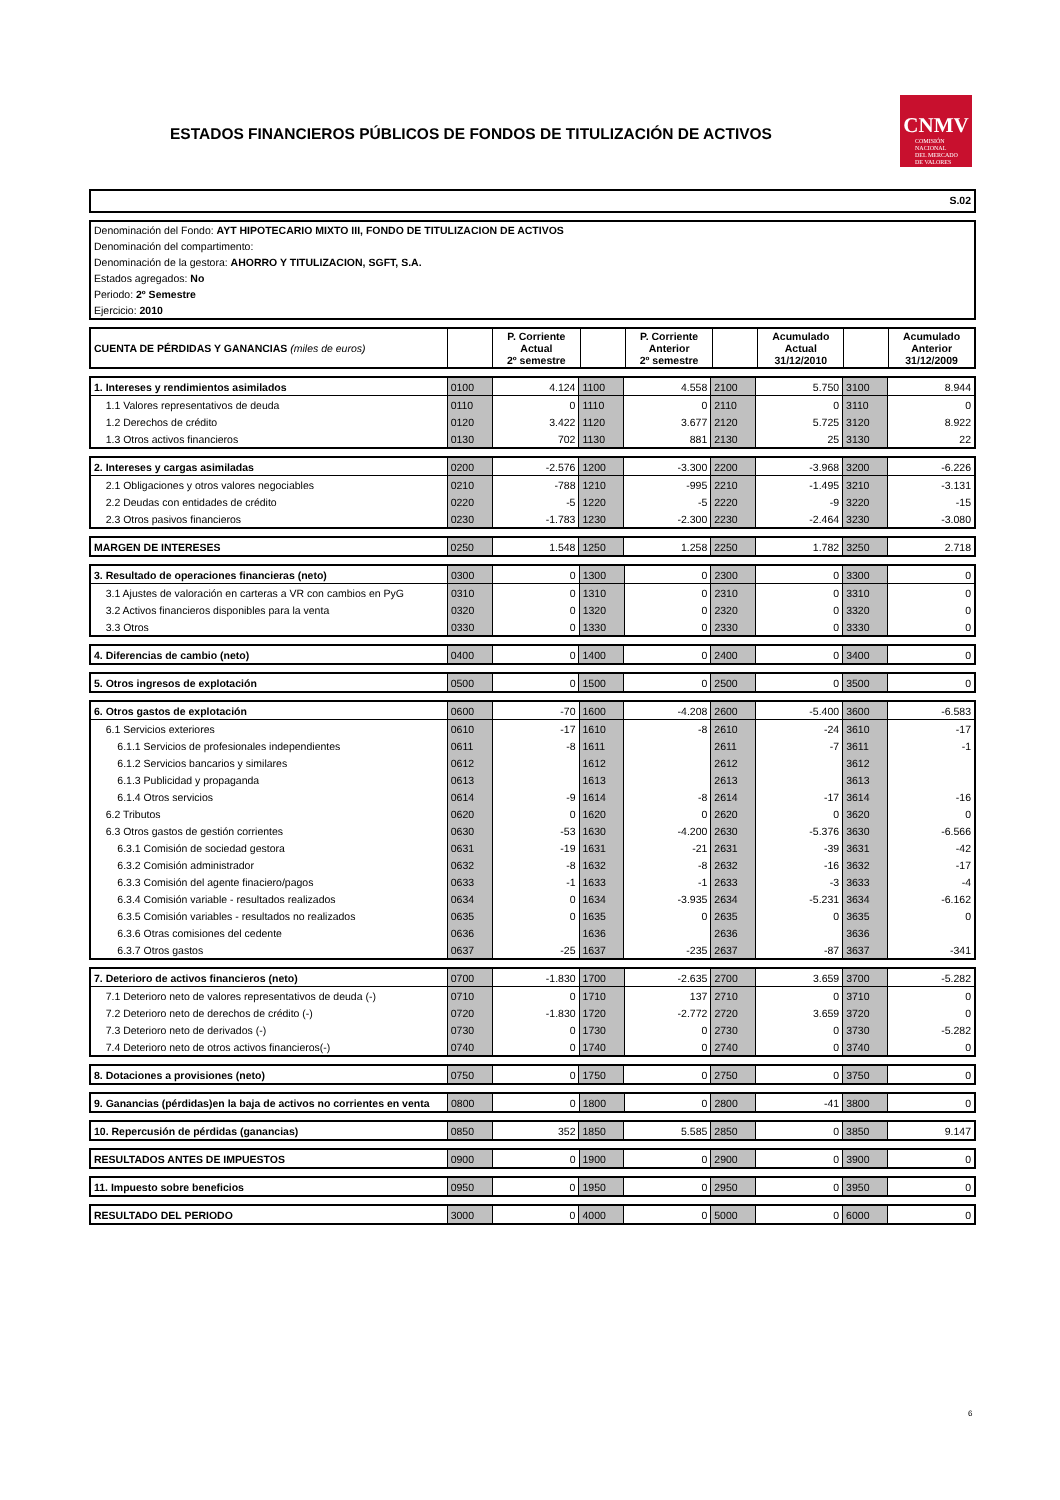ESTADOS FINANCIEROS PÚBLICOS DE FONDOS DE TITULIZACIÓN DE ACTIVOS
CNMV
COMISIÓN
NACIONAL
DEL MERCADO
DE VALORES
S.02
Denominación del Fondo: AYT HIPOTECARIO MIXTO III, FONDO DE TITULIZACION DE ACTIVOS
Denominación del compartimento:
Denominación de la gestora: AHORRO Y TITULIZACION, SGFT, S.A.
Estados agregados: No
Periodo: 2º Semestre
Ejercicio: 2010
| CUENTA DE PÉRDIDAS Y GANANCIAS (miles de euros) | | P. Corriente Actual 2º semestre | | P. Corriente Anterior 2º semestre | | Acumulado Actual 31/12/2010 | | Acumulado Anterior 31/12/2009 |
| 1. Intereses y rendimientos asimilados | 0100 | 4.124 | 1100 | 4.558 | 2100 | 5.750 | 3100 | 8.944 |
| 1.1 Valores representativos de deuda | 0110 | 0 | 1110 | 0 | 2110 | 0 | 3110 | 0 |
| 1.2 Derechos de crédito | 0120 | 3.422 | 1120 | 3.677 | 2120 | 5.725 | 3120 | 8.922 |
| 1.3 Otros activos financieros | 0130 | 702 | 1130 | 881 | 2130 | 25 | 3130 | 22 |
| 2. Intereses y cargas asimiladas | 0200 | -2.576 | 1200 | -3.300 | 2200 | -3.968 | 3200 | -6.226 |
| 2.1 Obligaciones y otros valores negociables | 0210 | -788 | 1210 | -995 | 2210 | -1.495 | 3210 | -3.131 |
| 2.2 Deudas con entidades de crédito | 0220 | -5 | 1220 | -5 | 2220 | -9 | 3220 | -15 |
| 2.3 Otros pasivos financieros | 0230 | -1.783 | 1230 | -2.300 | 2230 | -2.464 | 3230 | -3.080 |
| MARGEN DE INTERESES | 0250 | 1.548 | 1250 | 1.258 | 2250 | 1.782 | 3250 | 2.718 |
| 3. Resultado de operaciones financieras (neto) | 0300 | 0 | 1300 | 0 | 2300 | 0 | 3300 | 0 |
| 3.1 Ajustes de valoración en carteras a VR con cambios en PyG | 0310 | 0 | 1310 | 0 | 2310 | 0 | 3310 | 0 |
| 3.2 Activos financieros disponibles para la venta | 0320 | 0 | 1320 | 0 | 2320 | 0 | 3320 | 0 |
| 3.3 Otros | 0330 | 0 | 1330 | 0 | 2330 | 0 | 3330 | 0 |
| 4. Diferencias de cambio (neto) | 0400 | 0 | 1400 | 0 | 2400 | 0 | 3400 | 0 |
| 5. Otros ingresos de explotación | 0500 | 0 | 1500 | 0 | 2500 | 0 | 3500 | 0 |
| 6. Otros gastos de explotación | 0600 | -70 | 1600 | -4.208 | 2600 | -5.400 | 3600 | -6.583 |
| 6.1 Servicios exteriores | 0610 | -17 | 1610 | -8 | 2610 | -24 | 3610 | -17 |
| 6.1.1 Servicios de profesionales independientes | 0611 | -8 | 1611 | | 2611 | -7 | 3611 | -1 |
| 6.1.2 Servicios bancarios y similares | 0612 | | 1612 | | 2612 | | 3612 | |
| 6.1.3 Publicidad y propaganda | 0613 | | 1613 | | 2613 | | 3613 | |
| 6.1.4 Otros servicios | 0614 | -9 | 1614 | -8 | 2614 | -17 | 3614 | -16 |
| 6.2 Tributos | 0620 | 0 | 1620 | 0 | 2620 | 0 | 3620 | 0 |
| 6.3 Otros gastos de gestión corrientes | 0630 | -53 | 1630 | -4.200 | 2630 | -5.376 | 3630 | -6.566 |
| 6.3.1 Comisión de sociedad gestora | 0631 | -19 | 1631 | -21 | 2631 | -39 | 3631 | -42 |
| 6.3.2 Comisión administrador | 0632 | -8 | 1632 | -8 | 2632 | -16 | 3632 | -17 |
| 6.3.3 Comisión del agente finaciero/pagos | 0633 | -1 | 1633 | -1 | 2633 | -3 | 3633 | -4 |
| 6.3.4 Comisión variable - resultados realizados | 0634 | 0 | 1634 | -3.935 | 2634 | -5.231 | 3634 | -6.162 |
| 6.3.5 Comisión variables - resultados no realizados | 0635 | 0 | 1635 | 0 | 2635 | 0 | 3635 | 0 |
| 6.3.6 Otras comisiones del cedente | 0636 | | 1636 | | 2636 | | 3636 | |
| 6.3.7 Otros gastos | 0637 | -25 | 1637 | -235 | 2637 | -87 | 3637 | -341 |
| 7. Deterioro de activos financieros (neto) | 0700 | -1.830 | 1700 | -2.635 | 2700 | 3.659 | 3700 | -5.282 |
| 7.1 Deterioro neto de valores representativos de deuda (-) | 0710 | 0 | 1710 | 137 | 2710 | 0 | 3710 | 0 |
| 7.2 Deterioro neto de derechos de crédito (-) | 0720 | -1.830 | 1720 | -2.772 | 2720 | 3.659 | 3720 | 0 |
| 7.3 Deterioro neto de derivados (-) | 0730 | 0 | 1730 | 0 | 2730 | 0 | 3730 | -5.282 |
| 7.4 Deterioro neto de otros activos financieros(-) | 0740 | 0 | 1740 | 0 | 2740 | 0 | 3740 | 0 |
| 8. Dotaciones a provisiones (neto) | 0750 | 0 | 1750 | 0 | 2750 | 0 | 3750 | 0 |
| 9. Ganancias (pérdidas)en la baja de activos no corrientes en venta | 0800 | 0 | 1800 | 0 | 2800 | -41 | 3800 | 0 |
| 10. Repercusión de pérdidas (ganancias) | 0850 | 352 | 1850 | 5.585 | 2850 | 0 | 3850 | 9.147 |
| RESULTADOS ANTES DE IMPUESTOS | 0900 | 0 | 1900 | 0 | 2900 | 0 | 3900 | 0 |
| 11. Impuesto sobre beneficios | 0950 | 0 | 1950 | 0 | 2950 | 0 | 3950 | 0 |
| RESULTADO DEL PERIODO | 3000 | 0 | 4000 | 0 | 5000 | 0 | 6000 | 0 |
6